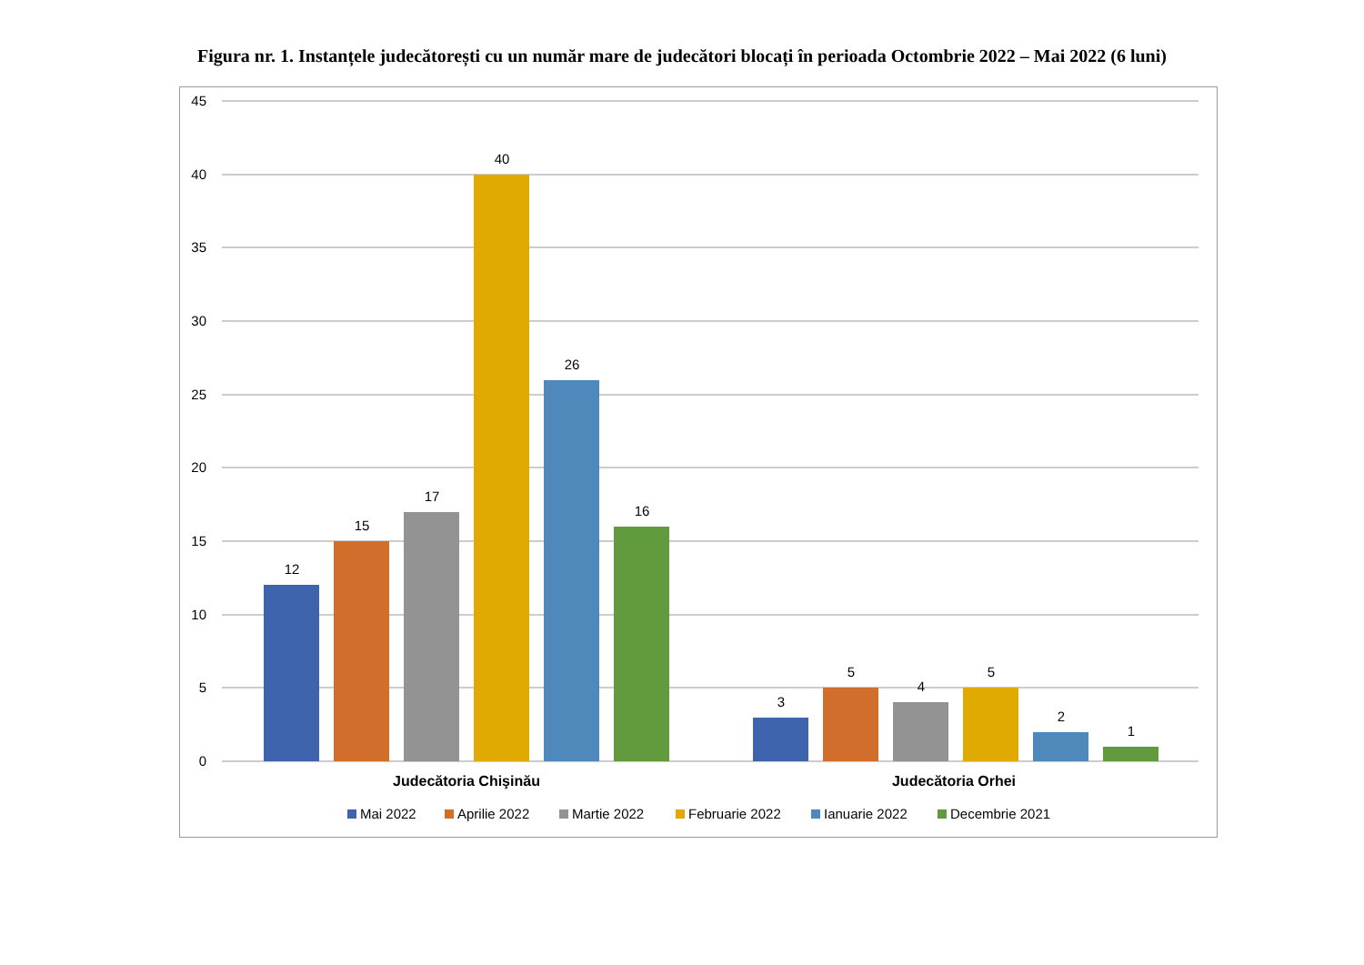Figura nr. 1. Instanțele judecătorești cu un număr mare de judecători blocați în perioada Octombrie 2022 – Mai 2022 (6 luni)
45
40
35
30
25
20
15
10
5
0
12
15
17
40
26
16
3
5
4
5
2
1
Judecătoria Chişinău
Judecătoria Orhei
Mai 2022
Aprilie 2022
Martie 2022
Februarie 2022
Ianuarie 2022
Decembrie 2021